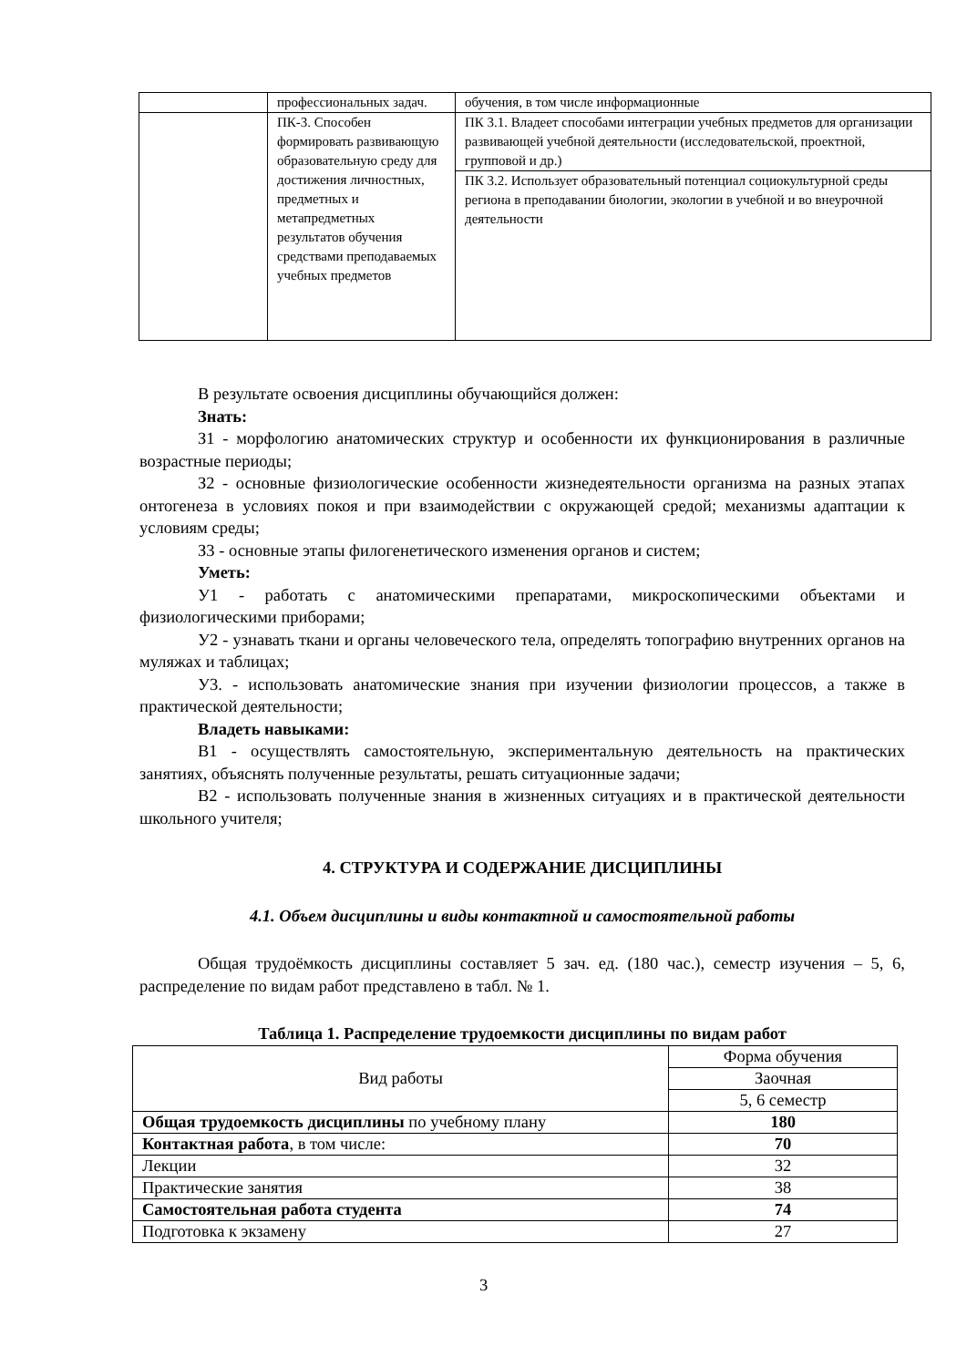| | профессиональных задач. | обучения, в том числе информационные |
| | ПК-3. Способен формировать развивающую образовательную среду для достижения личностных, предметных и метапредметных результатов обучения средствами преподаваемых учебных предметов | ПК 3.1. Владеет способами интеграции учебных предметов для организации развивающей учебной деятельности (исследовательской, проектной, групповой и др.) |
| | | ПК 3.2. Использует образовательный потенциал социокультурной среды региона в преподавании биологии, экологии в учебной и во внеурочной деятельности |
В результате освоения дисциплины обучающийся должен:
Знать:
З1 - морфологию анатомических структур и особенности их функционирования в различные возрастные периоды;
З2 - основные физиологические особенности жизнедеятельности организма на разных этапах онтогенеза в условиях покоя и при взаимодействии с окружающей средой; механизмы адаптации к условиям среды;
З3 - основные этапы филогенетического изменения органов и систем;
Уметь:
У1 - работать с анатомическими препаратами, микроскопическими объектами и физиологическими приборами;
У2 - узнавать ткани и органы человеческого тела, определять топографию внутренних органов на муляжах и таблицах;
У3. - использовать анатомические знания при изучении физиологии процессов, а также в практической деятельности;
Владеть навыками:
В1 - осуществлять самостоятельную, экспериментальную деятельность на практических занятиях, объяснять полученные результаты, решать ситуационные задачи;
В2 - использовать полученные знания в жизненных ситуациях и в практической деятельности школьного учителя;
4. СТРУКТУРА И СОДЕРЖАНИЕ ДИСЦИПЛИНЫ
4.1. Объем дисциплины и виды контактной и самостоятельной работы
Общая трудоёмкость дисциплины составляет 5 зач. ед. (180 час.), семестр изучения – 5, 6, распределение по видам работ представлено в табл. № 1.
Таблица 1. Распределение трудоемкости дисциплины по видам работ
| Вид работы | Форма обучения |
| | Заочная |
| | 5, 6 семестр |
| Общая трудоемкость дисциплины по учебному плану | 180 |
| Контактная работа , в том числе: | 70 |
| Лекции | 32 |
| Практические занятия | 38 |
| Самостоятельная работа студента | 74 |
| Подготовка к экзамену | 27 |
3